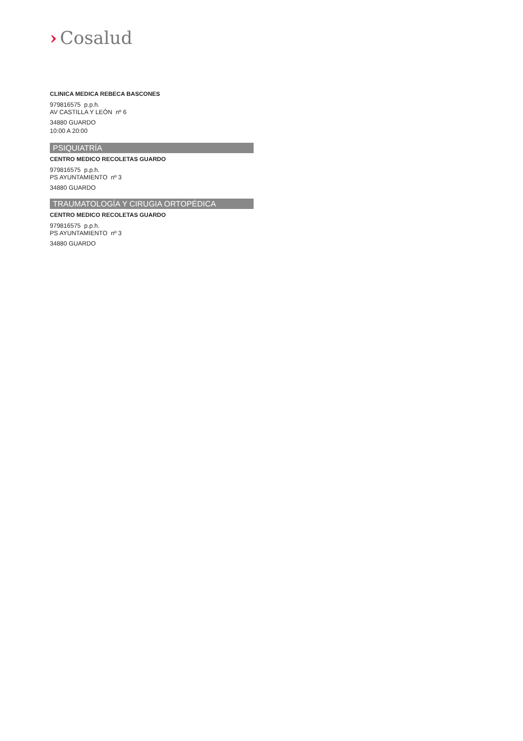› Cosalud
CLINICA MEDICA REBECA BASCONES
979816575 p.p.h.
AV CASTILLA Y LEÓN nº 6
34880 GUARDO
10:00 A 20:00
PSIQUIATRÍA
CENTRO MEDICO RECOLETAS GUARDO
979816575 p.p.h.
PS AYUNTAMIENTO nº 3
34880 GUARDO
TRAUMATOLOGÍA Y CIRUGIA ORTOPÉDICA
CENTRO MEDICO RECOLETAS GUARDO
979816575 p.p.h.
PS AYUNTAMIENTO nº 3
34880 GUARDO